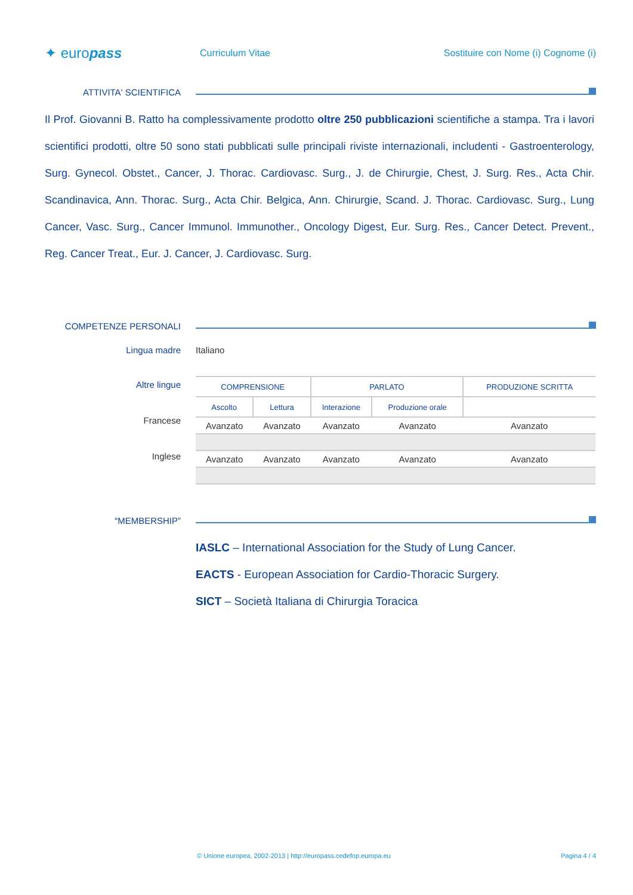✦ europass
Curriculum Vitae
Sostituire con Nome (i) Cognome (i)
ATTIVITA' SCIENTIFICA
Il Prof. Giovanni B. Ratto ha complessivamente prodotto oltre 250 pubblicazioni scientifiche a stampa. Tra i lavori scientifici prodotti, oltre 50 sono stati pubblicati sulle principali riviste internazionali, includenti - Gastroenterology, Surg. Gynecol. Obstet., Cancer, J. Thorac. Cardiovasc. Surg., J. de Chirurgie, Chest, J. Surg. Res., Acta Chir. Scandinavica, Ann. Thorac. Surg., Acta Chir. Belgica, Ann. Chirurgie, Scand. J. Thorac. Cardiovasc. Surg., Lung Cancer, Vasc. Surg., Cancer Immunol. Immunother., Oncology Digest, Eur. Surg. Res., Cancer Detect. Prevent., Reg. Cancer Treat., Eur. J. Cancer, J. Cardiovasc. Surg.
COMPETENZE PERSONALI
Lingua madre Italiano
Altre lingue
Francese
Inglese
| COMPRENSIONE | | PARLATO | | PRODUZIONE SCRITTA |
| --- | --- | --- | --- | --- |
| Ascolto | Lettura | Interazione | Produzione orale | |
| Avanzato | Avanzato | Avanzato | Avanzato | Avanzato |
| Avanzato | Avanzato | Avanzato | Avanzato | Avanzato |
“MEMBERSHIP”
IASLC – International Association for the Study of Lung Cancer.
EACTS - European Association for Cardio-Thoracic Surgery.
SICT – Società Italiana di Chirurgia Toracica
© Unione europea, 2002-2013 | http://europass.cedefop.europa.eu Pagina 4 / 4